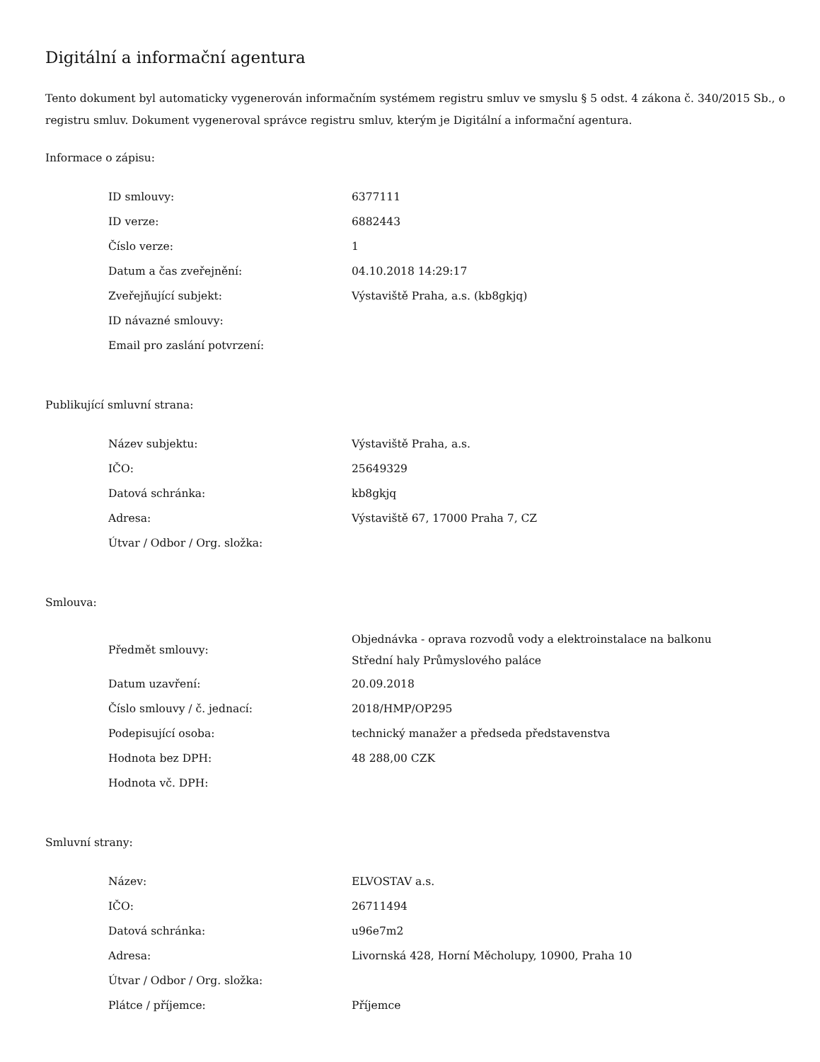Digitální a informační agentura
Tento dokument byl automaticky vygenerován informačním systémem registru smluv ve smyslu § 5 odst. 4 zákona č. 340/2015 Sb., o registru smluv. Dokument vygeneroval správce registru smluv, kterým je Digitální a informační agentura.
Informace o zápisu:
| ID smlouvy: | 6377111 |
| ID verze: | 6882443 |
| Číslo verze: | 1 |
| Datum a čas zveřejnění: | 04.10.2018 14:29:17 |
| Zveřejňující subjekt: | Výstaviště Praha, a.s. (kb8gkjq) |
| ID návazné smlouvy: | |
| Email pro zaslání potvrzení: | |
Publikující smluvní strana:
| Název subjektu: | Výstaviště Praha, a.s. |
| IČO: | 25649329 |
| Datová schránka: | kb8gkjq |
| Adresa: | Výstaviště 67, 17000 Praha 7, CZ |
| Útvar / Odbor / Org. složka: | |
Smlouva:
| Předmět smlouvy: | Objednávka - oprava rozvodů vody a elektroinstalace na balkonu Střední haly Průmyslového paláce |
| Datum uzavření: | 20.09.2018 |
| Číslo smlouvy / č. jednací: | 2018/HMP/OP295 |
| Podepisující osoba: | technický manažer a předseda představenstva |
| Hodnota bez DPH: | 48 288,00 CZK |
| Hodnota vč. DPH: | |
Smluvní strany:
| Název: | ELVOSTAV a.s. |
| IČO: | 26711494 |
| Datová schránka: | u96e7m2 |
| Adresa: | Livornská 428, Horní Měcholupy, 10900, Praha 10 |
| Útvar / Odbor / Org. složka: | |
| Plátce / příjemce: | Příjemce |